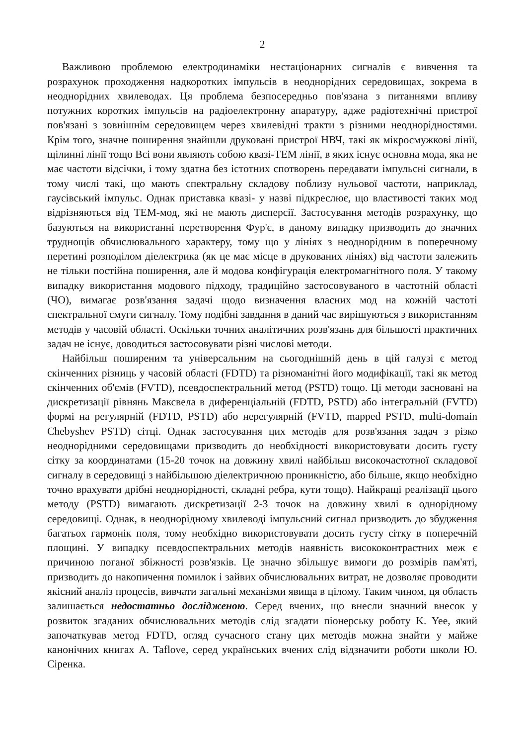2
Важливою проблемою електродинаміки нестаціонарних сигналів є вивчення та розрахунок проходження надкоротких імпульсів в неоднорідних середовищах, зокрема в неоднорідних хвилеводах. Ця проблема безпосередньо пов'язана з питаннями впливу потужних коротких імпульсів на радіоелектронну апаратуру, адже радіотехнічні пристрої пов'язані з зовнішнім середовищем через хвилевідні тракти з різними неоднорідностями. Крім того, значне поширення знайшли друковані пристрої НВЧ, такі як мікросмужкові лінії, щілинні лінії тощо Всі вони являють собою квазі-ТЕМ лінії, в яких існує основна мода, яка не має частоти відсічки, і тому здатна без істотних спотворень передавати імпульсні сигнали, в тому числі такі, що мають спектральну складову поблизу нульової частоти, наприклад, гаусівський імпульс. Однак приставка квазі- у назві підкреслює, що властивості таких мод відрізняються від ТЕМ-мод, які не мають дисперсії. Застосування методів розрахунку, що базуються на використанні перетворення Фур'є, в даному випадку призводить до значних труднощів обчислювального характеру, тому що у лініях з неоднорідним в поперечному перетині розподілом діелектрика (як це має місце в друкованих лініях) від частоти залежить не тільки постійна поширення, але й модова конфігурація електромагнітного поля. У такому випадку використання модового підходу, традиційно застосовуваного в частотній області (ЧО), вимагає розв'язання задачі щодо визначення власних мод на кожній частоті спектральної смуги сигналу. Тому подібні завдання в даний час вирішуються з використанням методів у часовій області. Оскільки точних аналітичних розв'язань для більшості практичних задач не існує, доводиться застосовувати різні числові методи.
Найбільш поширеним та універсальним на сьогоднішній день в цій галузі є метод скінченних різниць у часовій області (FDTD) та різноманітні його модифікації, такі як метод скінченних об'ємів (FVTD), псевдоспектральний метод (PSTD) тощо. Ці методи засновані на дискретизації рівнянь Максвела в диференціальній (FDTD, PSTD) або інтегральній (FVTD) формі на регулярній (FDTD, PSTD) або нерегулярній (FVTD, mapped PSTD, multi-domain Chebyshev PSTD) сітці. Однак застосування цих методів для розв'язання задач з різко неоднорідними середовищами призводить до необхідності використовувати досить густу сітку за координатами (15-20 точок на довжину хвилі найбільш високочастотної складової сигналу в середовищі з найбільшою діелектричною проникністю, або більше, якщо необхідно точно врахувати дрібні неоднорідності, складні ребра, кути тощо). Найкращі реалізації цього методу (PSTD) вимагають дискретизації 2-3 точок на довжину хвилі в однорідному середовищі. Однак, в неоднорідному хвилеводі імпульсний сигнал призводить до збудження багатьох гармонік поля, тому необхідно використовувати досить густу сітку в поперечній площині. У випадку псевдоспектральних методів наявність висококонтрастних меж є причиною поганої збіжності розв'язків. Це значно збільшує вимоги до розмірів пам'яті, призводить до накопичення помилок і зайвих обчислювальних витрат, не дозволяє проводити якісний аналіз процесів, вивчати загальні механізми явища в цілому. Таким чином, ця область залишається недостатньо дослідженою. Серед вчених, що внесли значний внесок у розвиток згаданих обчислювальних методів слід згадати піонерську роботу K. Yee, який започаткував метод FDTD, огляд сучасного стану цих методів можна знайти у майже канонічних книгах A. Taflove, серед українських вчених слід відзначити роботи школи Ю. Сіренка.